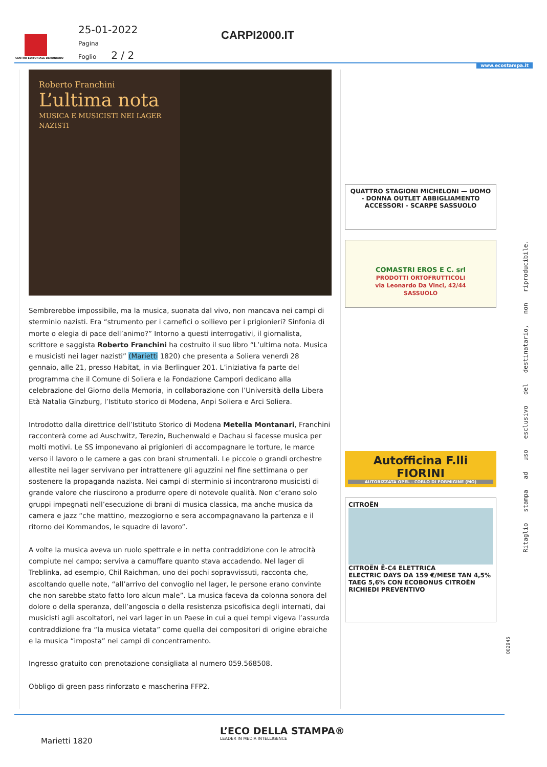CENTRO EDITORIALE DEHONIANO
25-01-2022
Pagina
Foglio 2 / 2
CARPI2000.IT
www.ecostampa.it
Roberto Franchini
L’ultima nota
MUSICA E MUSICISTI NEI LAGER NAZISTI
Sembrerebbe impossibile, ma la musica, suonata dal vivo, non mancava nei campi di sterminio nazisti. Era “strumento per i carnefici o sollievo per i prigionieri? Sinfonia di morte o elegia di pace dell’animo?” Intorno a questi interrogativi, il giornalista, scrittore e saggista Roberto Franchini ha costruito il suo libro “L’ultima nota. Musica e musicisti nei lager nazisti” (Marietti 1820) che presenta a Soliera venerdì 28 gennaio, alle 21, presso Habitat, in via Berlinguer 201. L’iniziativa fa parte del programma che il Comune di Soliera e la Fondazione Campori dedicano alla celebrazione del Giorno della Memoria, in collaborazione con l’Università della Libera Età Natalia Ginzburg, l’Istituto storico di Modena, Anpi Soliera e Arci Soliera.
Introdotto dalla direttrice dell’Istituto Storico di Modena Metella Montanari, Franchini racconterà come ad Auschwitz, Terezin, Buchenwald e Dachau si facesse musica per molti motivi. Le SS imponevano ai prigionieri di accompagnare le torture, le marce verso il lavoro o le camere a gas con brani strumentali. Le piccole o grandi orchestre allestite nei lager servivano per intrattenere gli aguzzini nel fine settimana o per sostenere la propaganda nazista. Nei campi di sterminio si incontrarono musicisti di grande valore che riuscirono a produrre opere di notevole qualità. Non c’erano solo gruppi impegnati nell’esecuzione di brani di musica classica, ma anche musica da camera e jazz “che mattino, mezzogiorno e sera accompagnavano la partenza e il ritorno dei Kommandos, le squadre di lavoro”.
A volte la musica aveva un ruolo spettrale e in netta contraddizione con le atrocità compiute nel campo; serviva a camuffare quanto stava accadendo. Nel lager di Treblinka, ad esempio, Chil Raichman, uno dei pochi sopravvissuti, racconta che, ascoltando quelle note, “all’arrivo del convoglio nel lager, le persone erano convinte che non sarebbe stato fatto loro alcun male”. La musica faceva da colonna sonora del dolore o della speranza, dell’angoscia o della resistenza psicofisica degli internati, dai musicisti agli ascoltatori, nei vari lager in un Paese in cui a quei tempi vigeva l’assurda contraddizione fra “la musica vietata” come quella dei compositori di origine ebraiche e la musica “imposta” nei campi di concentramento.
Ingresso gratuito con prenotazione consigliata al numero 059.568508.
Obbligo di green pass rinforzato e mascherina FFP2.
QUATTRO STAGIONI MICHELONI — UOMO - DONNA OUTLET ABBIGLIAMENTO ACCESSORI - SCARPE SASSUOLO
COMASTRI EROS E C. srl
PRODOTTI ORTOFRUTTICOLI
via Leonardo Da Vinci, 42/44
SASSUOLO
Autofficina F.lli FIORINI
AUTORIZZATA OPEL - CORLO DI FORMIGINE (MO)
CITROËN
CITROËN Ë-C4 ELETTRICA
ELECTRIC DAYS DA 159 €/MESE TAN 4,5% TAEG 5,6% CON ECOBONUS CITROËN
RICHIEDI PREVENTIVO
Ritaglio stampa ad uso esclusivo del destinatario, non riproducibile.
002945
L’ECO DELLA STAMPA®
LEADER IN MEDIA INTELLIGENCE
Marietti 1820